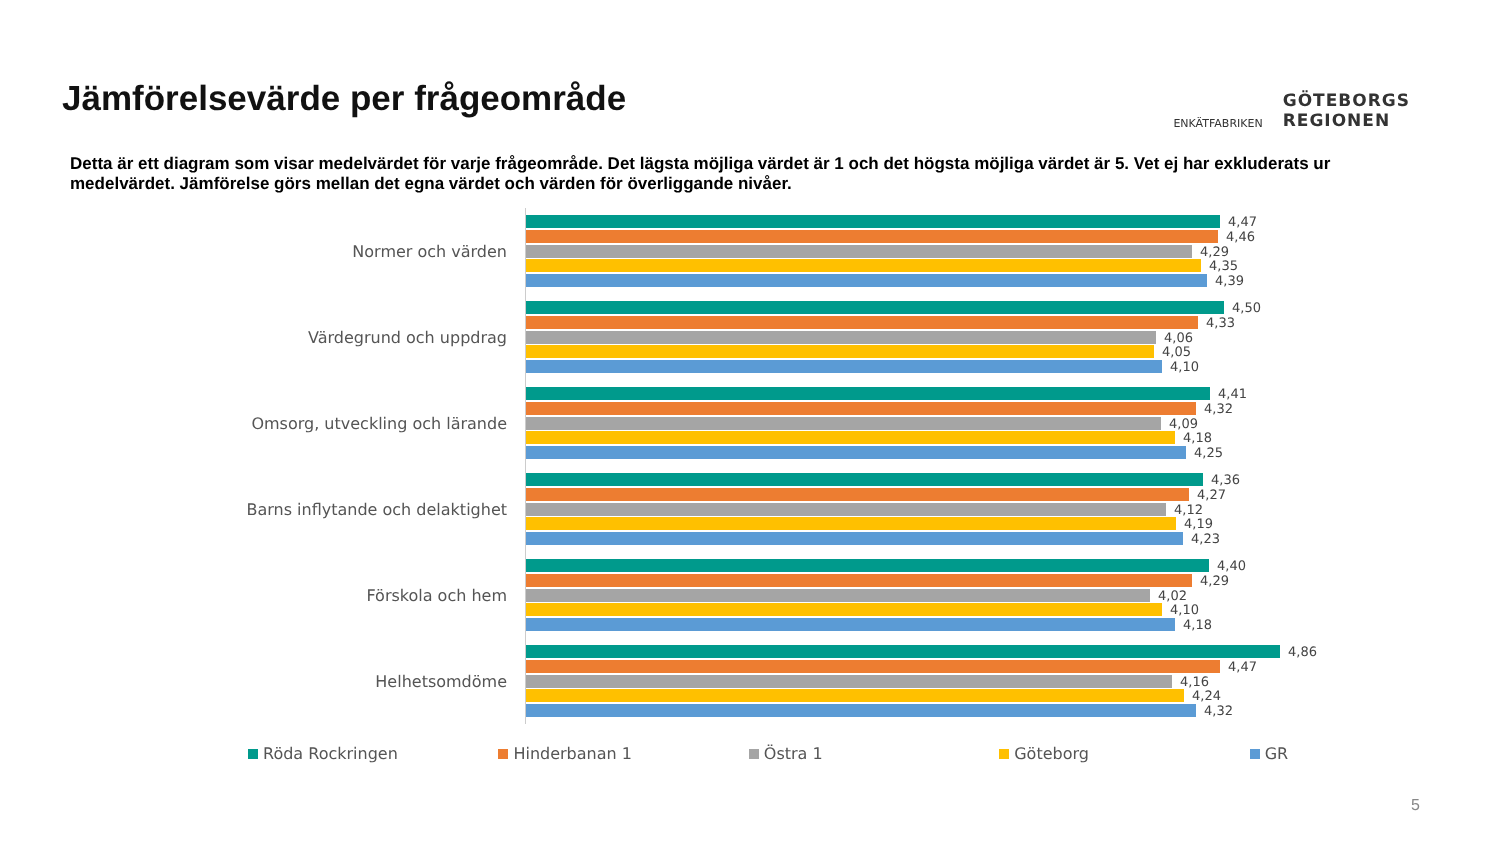Jämförelsevärde per frågeområde
ENKÄTFABRIKEN
GÖTEBORGS
REGIONEN
Detta är ett diagram som visar medelvärdet för varje frågeområde. Det lägsta möjliga värdet är 1 och det högsta möjliga värdet är 5. Vet ej har exkluderats ur medelvärdet. Jämförelse görs mellan det egna värdet och värden för överliggande nivåer.
Normer och värden
4,47
4,46
4,29
4,35
4,39
Värdegrund och uppdrag
4,50
4,33
4,06
4,05
4,10
Omsorg, utveckling och lärande
4,41
4,32
4,09
4,18
4,25
Barns inflytande och delaktighet
4,36
4,27
4,12
4,19
4,23
Förskola och hem
4,40
4,29
4,02
4,10
4,18
Helhetsomdöme
4,86
4,47
4,16
4,24
4,32
Röda Rockringen Hinderbanan 1 Östra 1 Göteborg GR
5